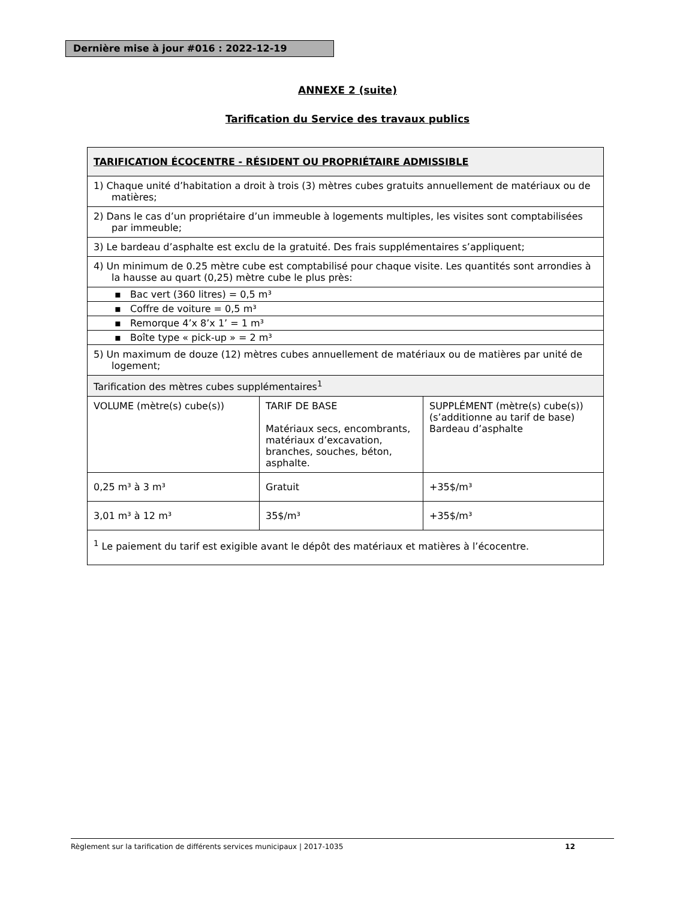Dernière mise à jour #016 : 2022-12-19
ANNEXE 2 (suite)
Tarification du Service des travaux publics
| TARIFICATION ÉCOCENTRE - RÉSIDENT OU PROPRIÉTAIRE ADMISSIBLE | | |
| --- | --- | --- |
| 1) Chaque unité d’habitation a droit à trois (3) mètres cubes gratuits annuellement de matériaux ou de matières; | | |
| 2) Dans le cas d’un propriétaire d’un immeuble à logements multiples, les visites sont comptabilisées par immeuble; | | |
| 3) Le bardeau d’asphalte est exclu de la gratuité. Des frais supplémentaires s’appliquent; | | |
| 4) Un minimum de 0.25 mètre cube est comptabilisé pour chaque visite. Les quantités sont arrondies à la hausse au quart (0,25) mètre cube le plus près: | | |
| ▪ Bac vert (360 litres) = 0,5 m³ | | |
| ▪ Coffre de voiture = 0,5 m³ | | |
| ▪ Remorque 4’x 8’x 1’ = 1 m³ | | |
| ▪ Boîte type « pick-up » = 2 m³ | | |
| 5) Un maximum de douze (12) mètres cubes annuellement de matériaux ou de matières par unité de logement; | | |
| Tarification des mètres cubes supplémentaires<sup>1</sup> | | |
| VOLUME (mètre(s) cube(s)) | TARIF DE BASE Matériaux secs, encombrants, matériaux d’excavation, branches, souches, béton, asphalte. | SUPPLÉMENT (mètre(s) cube(s)) (s’additionne au tarif de base) Bardeau d’asphalte |
| 0,25 m³ à 3 m³ | Gratuit | +35$/m³ |
| 3,01 m³ à 12 m³ | 35$/m³ | +35$/m³ |
| <sup>1</sup> Le paiement du tarif est exigible avant le dépôt des matériaux et matières à l’écocentre. | | |
Règlement sur la tarification de différents services municipaux | 2017-1035 12